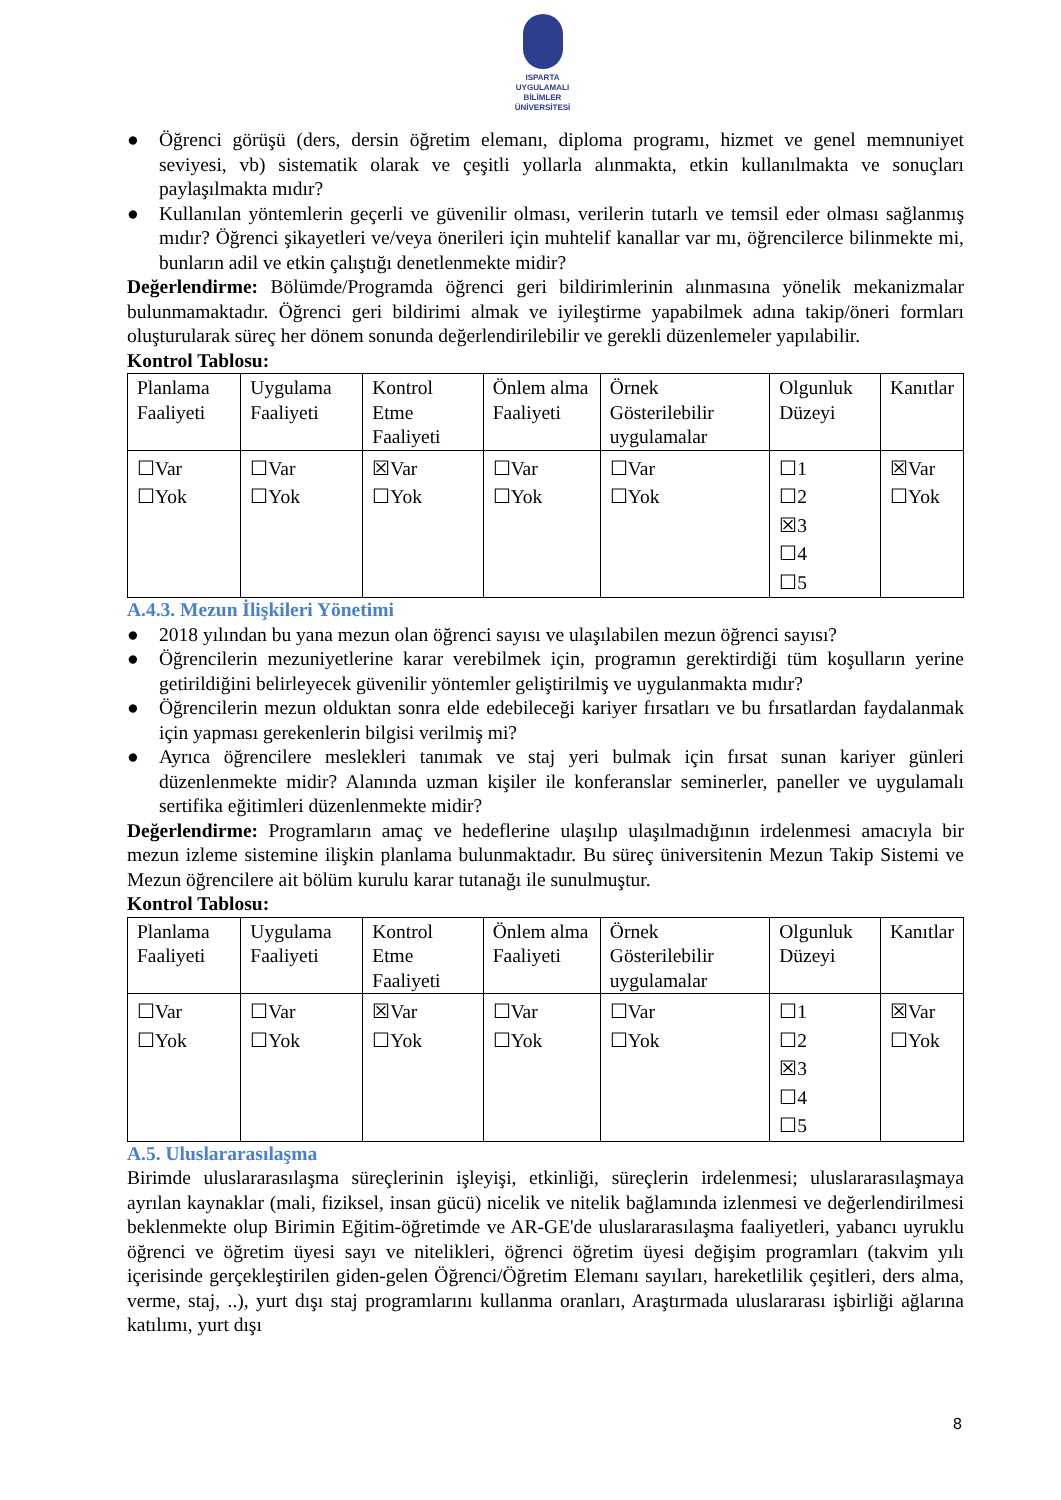ISPARTA
UYGULAMALI BİLİMLER
ÜNİVERSİTESİ
● Öğrenci görüşü (ders, dersin öğretim elemanı, diploma programı, hizmet ve genel memnuniyet seviyesi, vb) sistematik olarak ve çeşitli yollarla alınmakta, etkin kullanılmakta ve sonuçları paylaşılmakta mıdır?
● Kullanılan yöntemlerin geçerli ve güvenilir olması, verilerin tutarlı ve temsil eder olması sağlanmış mıdır? Öğrenci şikayetleri ve/veya önerileri için muhtelif kanallar var mı, öğrencilerce bilinmekte mi, bunların adil ve etkin çalıştığı denetlenmekte midir?
Değerlendirme: Bölümde/Programda öğrenci geri bildirimlerinin alınmasına yönelik mekanizmalar bulunmamaktadır. Öğrenci geri bildirimi almak ve iyileştirme yapabilmek adına takip/öneri formları oluşturularak süreç her dönem sonunda değerlendirilebilir ve gerekli düzenlemeler yapılabilir.
Kontrol Tablosu:
| Planlama Faaliyeti | Uygulama Faaliyeti | Kontrol Etme Faaliyeti | Önlem alma Faaliyeti | Örnek Gösterilebilir uygulamalar | Olgunluk Düzeyi | Kanıtlar |
| ☐Var ☐Yok | ☐Var ☐Yok | ☒Var ☐Yok | ☐Var ☐Yok | ☐Var ☐Yok | ☐1 ☐2 ☒3 ☐4 ☐5 | ☒Var ☐Yok |
A.4.3. Mezun İlişkileri Yönetimi
● 2018 yılından bu yana mezun olan öğrenci sayısı ve ulaşılabilen mezun öğrenci sayısı?
● Öğrencilerin mezuniyetlerine karar verebilmek için, programın gerektirdiği tüm koşulların yerine getirildiğini belirleyecek güvenilir yöntemler geliştirilmiş ve uygulanmakta mıdır?
● Öğrencilerin mezun olduktan sonra elde edebileceği kariyer fırsatları ve bu fırsatlardan faydalanmak için yapması gerekenlerin bilgisi verilmiş mi?
● Ayrıca öğrencilere meslekleri tanımak ve staj yeri bulmak için fırsat sunan kariyer günleri düzenlenmekte midir? Alanında uzman kişiler ile konferanslar seminerler, paneller ve uygulamalı sertifika eğitimleri düzenlenmekte midir?
Değerlendirme: Programların amaç ve hedeflerine ulaşılıp ulaşılmadığının irdelenmesi amacıyla bir mezun izleme sistemine ilişkin planlama bulunmaktadır. Bu süreç üniversitenin Mezun Takip Sistemi ve Mezun öğrencilere ait bölüm kurulu karar tutanağı ile sunulmuştur.
Kontrol Tablosu:
| Planlama Faaliyeti | Uygulama Faaliyeti | Kontrol Etme Faaliyeti | Önlem alma Faaliyeti | Örnek Gösterilebilir uygulamalar | Olgunluk Düzeyi | Kanıtlar |
| ☐Var ☐Yok | ☐Var ☐Yok | ☒Var ☐Yok | ☐Var ☐Yok | ☐Var ☐Yok | ☐1 ☐2 ☒3 ☐4 ☐5 | ☒Var ☐Yok |
A.5. Uluslararasılaşma
Birimde uluslararasılaşma süreçlerinin işleyişi, etkinliği, süreçlerin irdelenmesi; uluslararasılaşmaya ayrılan kaynaklar (mali, fiziksel, insan gücü) nicelik ve nitelik bağlamında izlenmesi ve değerlendirilmesi beklenmekte olup Birimin Eğitim-öğretimde ve AR-GE'de uluslararasılaşma faaliyetleri, yabancı uyruklu öğrenci ve öğretim üyesi sayı ve nitelikleri, öğrenci öğretim üyesi değişim programları (takvim yılı içerisinde gerçekleştirilen giden-gelen Öğrenci/Öğretim Elemanı sayıları, hareketlilik çeşitleri, ders alma, verme, staj, ..), yurt dışı staj programlarını kullanma oranları, Araştırmada uluslararası işbirliği ağlarına katılımı, yurt dışı
8